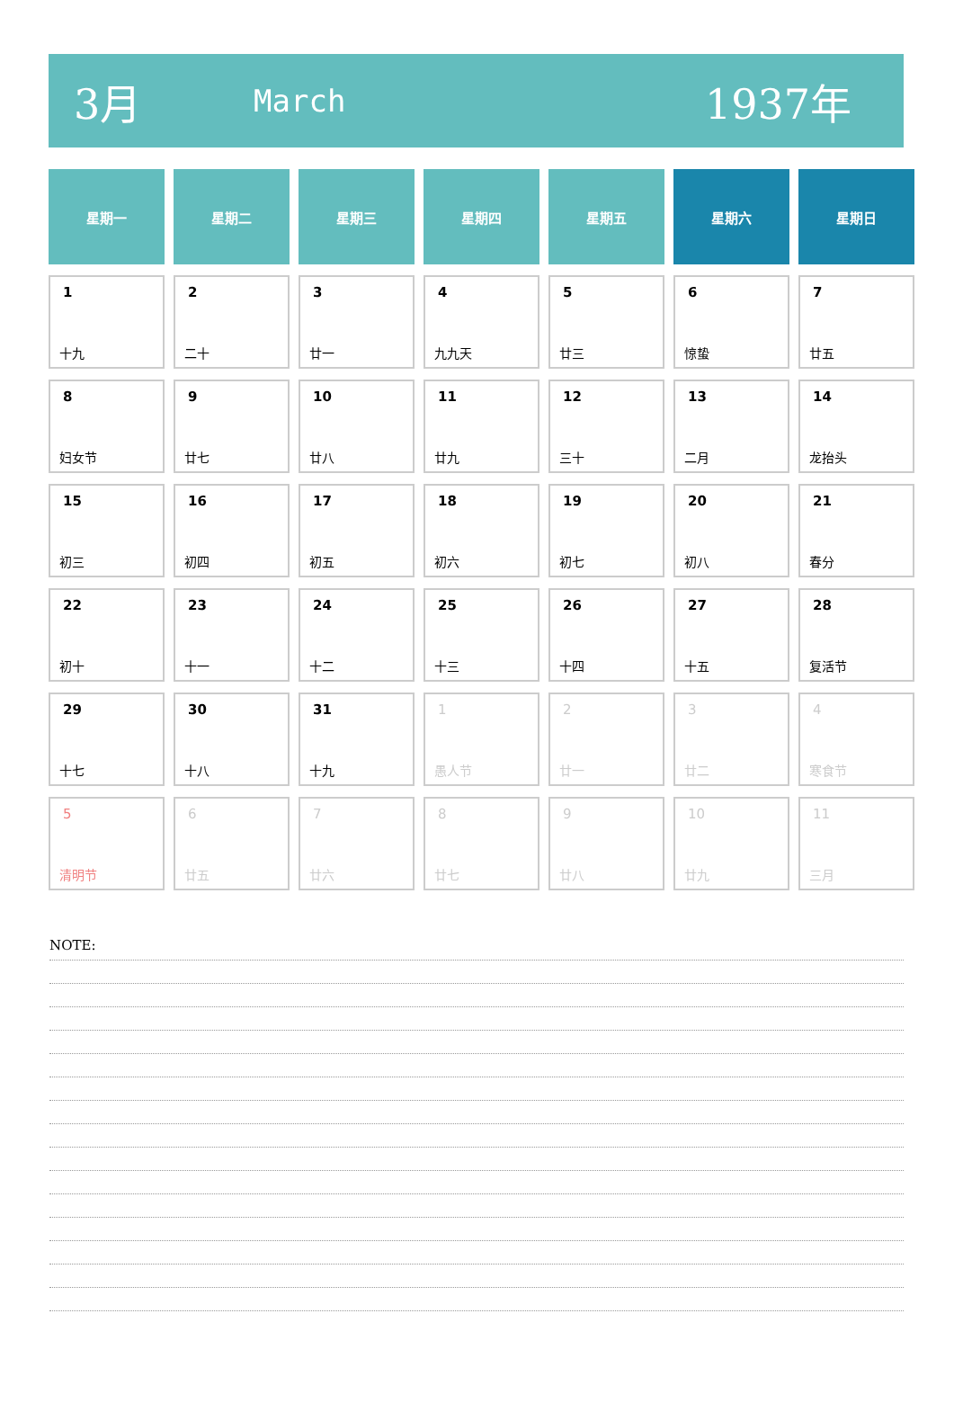3月 March 1937年
| 星期一 | 星期二 | 星期三 | 星期四 | 星期五 | 星期六 | 星期日 |
| --- | --- | --- | --- | --- | --- | --- |
| 1 十九 | 2 二十 | 3 廿一 | 4 九九天 | 5 廿三 | 6 惊蛰 | 7 廿五 |
| 8 妇女节 | 9 廿七 | 10 廿八 | 11 廿九 | 12 三十 | 13 二月 | 14 龙抬头 |
| 15 初三 | 16 初四 | 17 初五 | 18 初六 | 19 初七 | 20 初八 | 21 春分 |
| 22 初十 | 23 十一 | 24 十二 | 25 十三 | 26 十四 | 27 十五 | 28 复活节 |
| 29 十七 | 30 十八 | 31 十九 | 1 愚人节 | 2 廿一 | 3 廿二 | 4 寒食节 |
| 5 清明节 | 6 廿五 | 7 廿六 | 8 廿七 | 9 廿八 | 10 廿九 | 11 三月 |
NOTE: